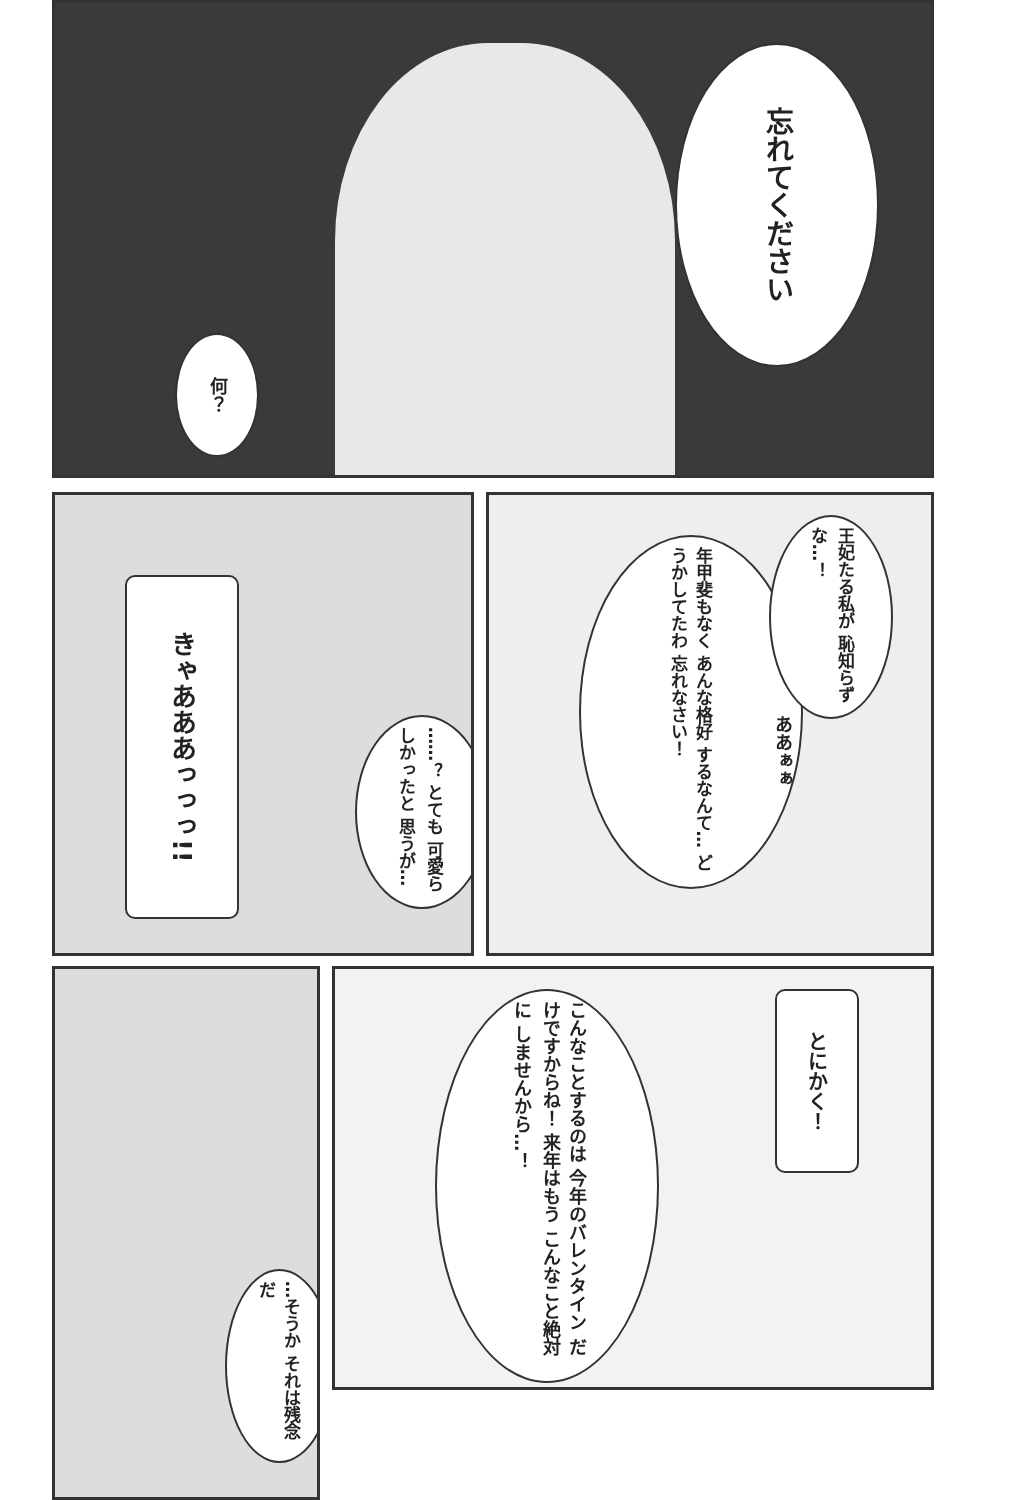忘れてください
何？
きゃあああっっっ!!
……？ とても 可愛らしかったと 思うが…
年甲斐もなく あんな格好 するなんて… どうかしてたわ 忘れなさい！
王妃たる私が 恥知らずな…！
ああぁぁ
…そうか それは残念だ
とにかく！
こんなことするのは 今年のバレンタイン だけですからね！ 来年はもう こんなこと絶対に しませんから…！